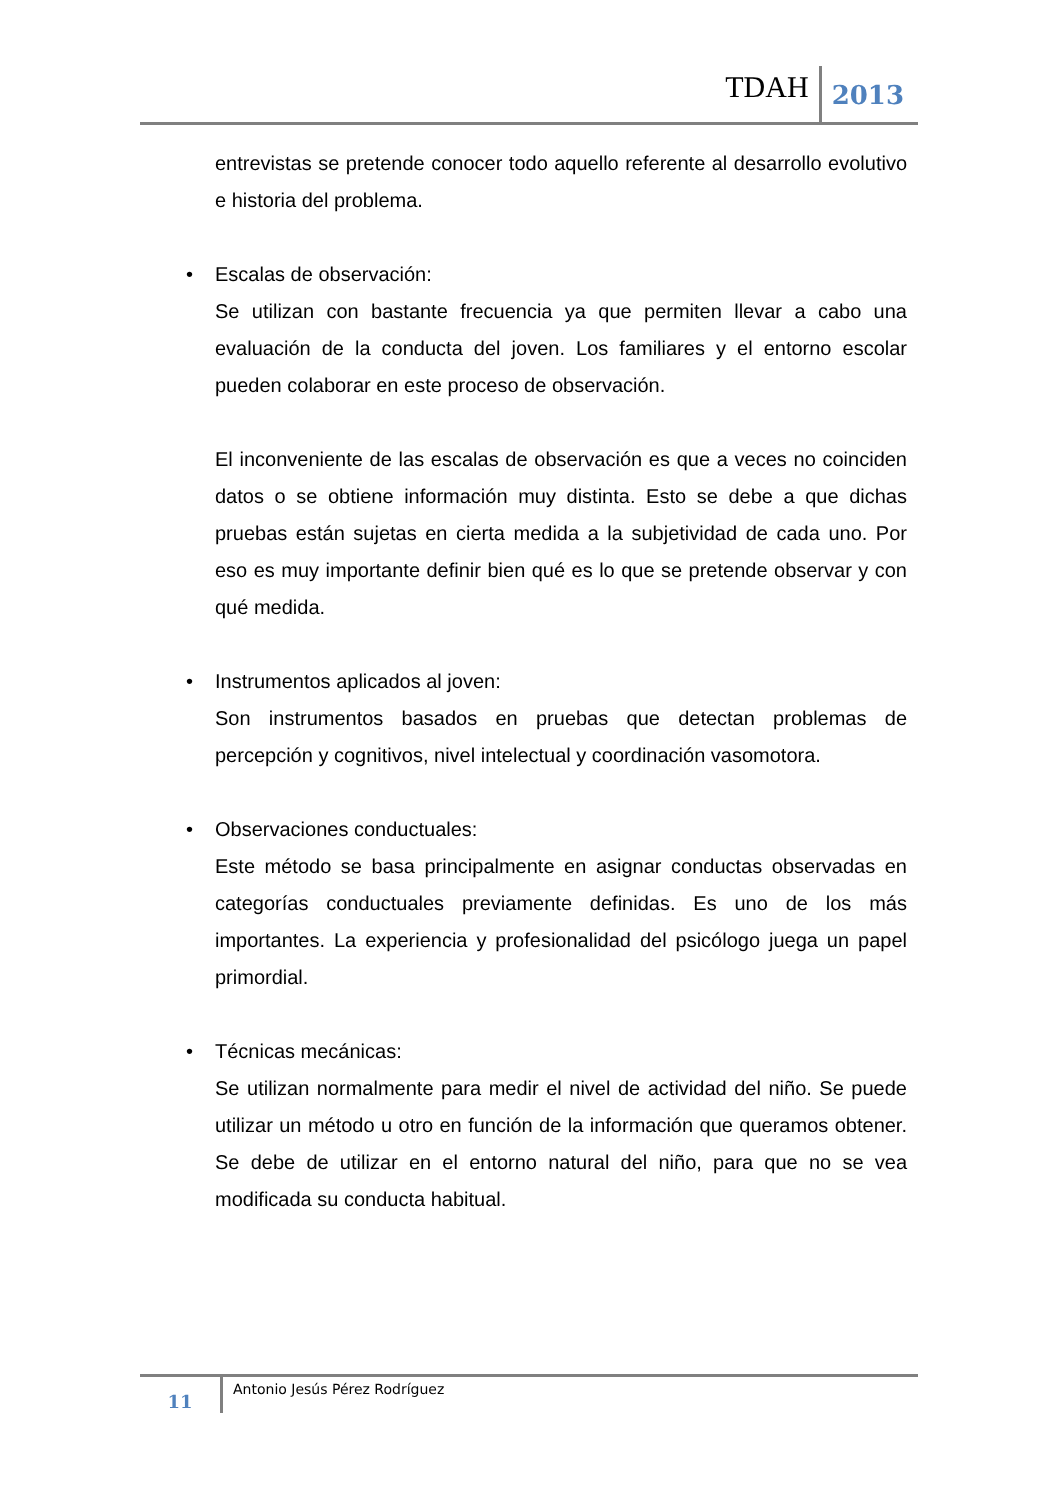TDAH
2013
entrevistas se pretende conocer todo aquello referente al desarrollo evolutivo e historia del problema.
• Escalas de observación:
Se utilizan con bastante frecuencia ya que permiten llevar a cabo una evaluación de la conducta del joven. Los familiares y el entorno escolar pueden colaborar en este proceso de observación.
El inconveniente de las escalas de observación es que a veces no coinciden datos o se obtiene información muy distinta. Esto se debe a que dichas pruebas están sujetas en cierta medida a la subjetividad de cada uno. Por eso es muy importante definir bien qué es lo que se pretende observar y con qué medida.
• Instrumentos aplicados al joven:
Son instrumentos basados en pruebas que detectan problemas de percepción y cognitivos, nivel intelectual y coordinación vasomotora.
• Observaciones conductuales:
Este método se basa principalmente en asignar conductas observadas en categorías conductuales previamente definidas. Es uno de los más importantes. La experiencia y profesionalidad del psicólogo juega un papel primordial.
• Técnicas mecánicas:
Se utilizan normalmente para medir el nivel de actividad del niño. Se puede utilizar un método u otro en función de la información que queramos obtener. Se debe de utilizar en el entorno natural del niño, para que no se vea modificada su conducta habitual.
11
Antonio Jesús Pérez Rodríguez